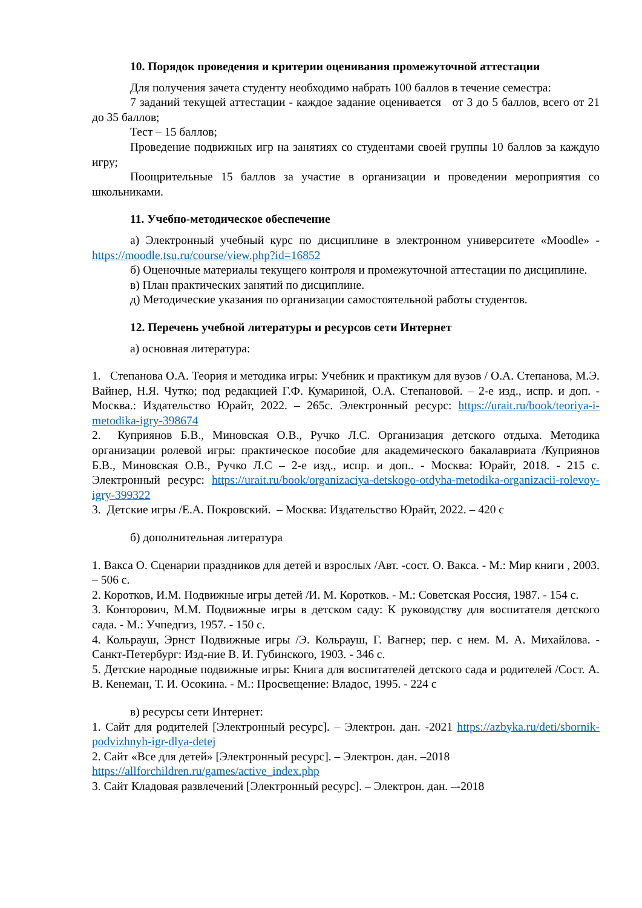10. Порядок проведения и критерии оценивания промежуточной аттестации
Для получения зачета студенту необходимо набрать 100 баллов в течение семестра:
7 заданий текущей аттестации - каждое задание оценивается от 3 до 5 баллов, всего от 21 до 35 баллов;
Тест – 15 баллов;
Проведение подвижных игр на занятиях со студентами своей группы 10 баллов за каждую игру;
Поощрительные 15 баллов за участие в организации и проведении мероприятия со школьниками.
11. Учебно-методическое обеспечение
а) Электронный учебный курс по дисциплине в электронном университете «Moodle» - https://moodle.tsu.ru/course/view.php?id=16852
б) Оценочные материалы текущего контроля и промежуточной аттестации по дисциплине.
в) План практических занятий по дисциплине.
д) Методические указания по организации самостоятельной работы студентов.
12. Перечень учебной литературы и ресурсов сети Интернет
а) основная литература:
1. Степанова О.А. Теория и методика игры: Учебник и практикум для вузов / О.А. Степанова, М.Э. Вайнер, Н.Я. Чутко; под редакцией Г.Ф. Кумариной, О.А. Степановой. – 2-е изд., испр. и доп. - Москва.: Издательство Юрайт, 2022. – 265с. Электронный ресурс: https://urait.ru/book/teoriya-i-metodika-igry-398674
2. Куприянов Б.В., Миновская О.В., Ручко Л.С. Организация детского отдыха. Методика организации ролевой игры: практическое пособие для академического бакалавриата /Куприянов Б.В., Миновская О.В., Ручко Л.С – 2-е изд., испр. и доп.. - Москва: Юрайт, 2018. - 215 с. Электронный ресурс: https://urait.ru/book/organizaciya-detskogo-otdyha-metodika-organizacii-rolevoy-igry-399322
3. Детские игры /Е.А. Покровский. – Москва: Издательство Юрайт, 2022. – 420 с
б) дополнительная литература
1. Вакса О. Сценарии праздников для детей и взрослых /Авт. -сост. О. Вакса. - М.: Мир книги , 2003. – 506 с.
2. Коротков, И.М. Подвижные игры детей /И. М. Коротков. - М.: Советская Россия, 1987. - 154 с.
3. Конторович, М.М. Подвижные игры в детском саду: К руководству для воспитателя детского сада. - М.: Учпедгиз, 1957. - 150 с.
4. Кольрауш, Эрнст Подвижные игры /Э. Кольрауш, Г. Вагнер; пер. с нем. М. А. Михайлова. - Санкт-Петербург: Изд-ние В. И. Губинского, 1903. - 346 с.
5. Детские народные подвижные игры: Книга для воспитателей детского сада и родителей /Сост. А. В. Кенеман, Т. И. Осокина. - М.: Просвещение: Владос, 1995. - 224 с
в) ресурсы сети Интернет:
1. Сайт для родителей [Электронный ресурс]. – Электрон. дан. -2021 https://azbyka.ru/deti/sbornik-podvizhnyh-igr-dlya-detej
2. Сайт «Все для детей» [Электронный ресурс]. – Электрон. дан. –2018
https://allforchildren.ru/games/active_index.php
3. Сайт Кладовая развлечений [Электронный ресурс]. – Электрон. дан. –-2018